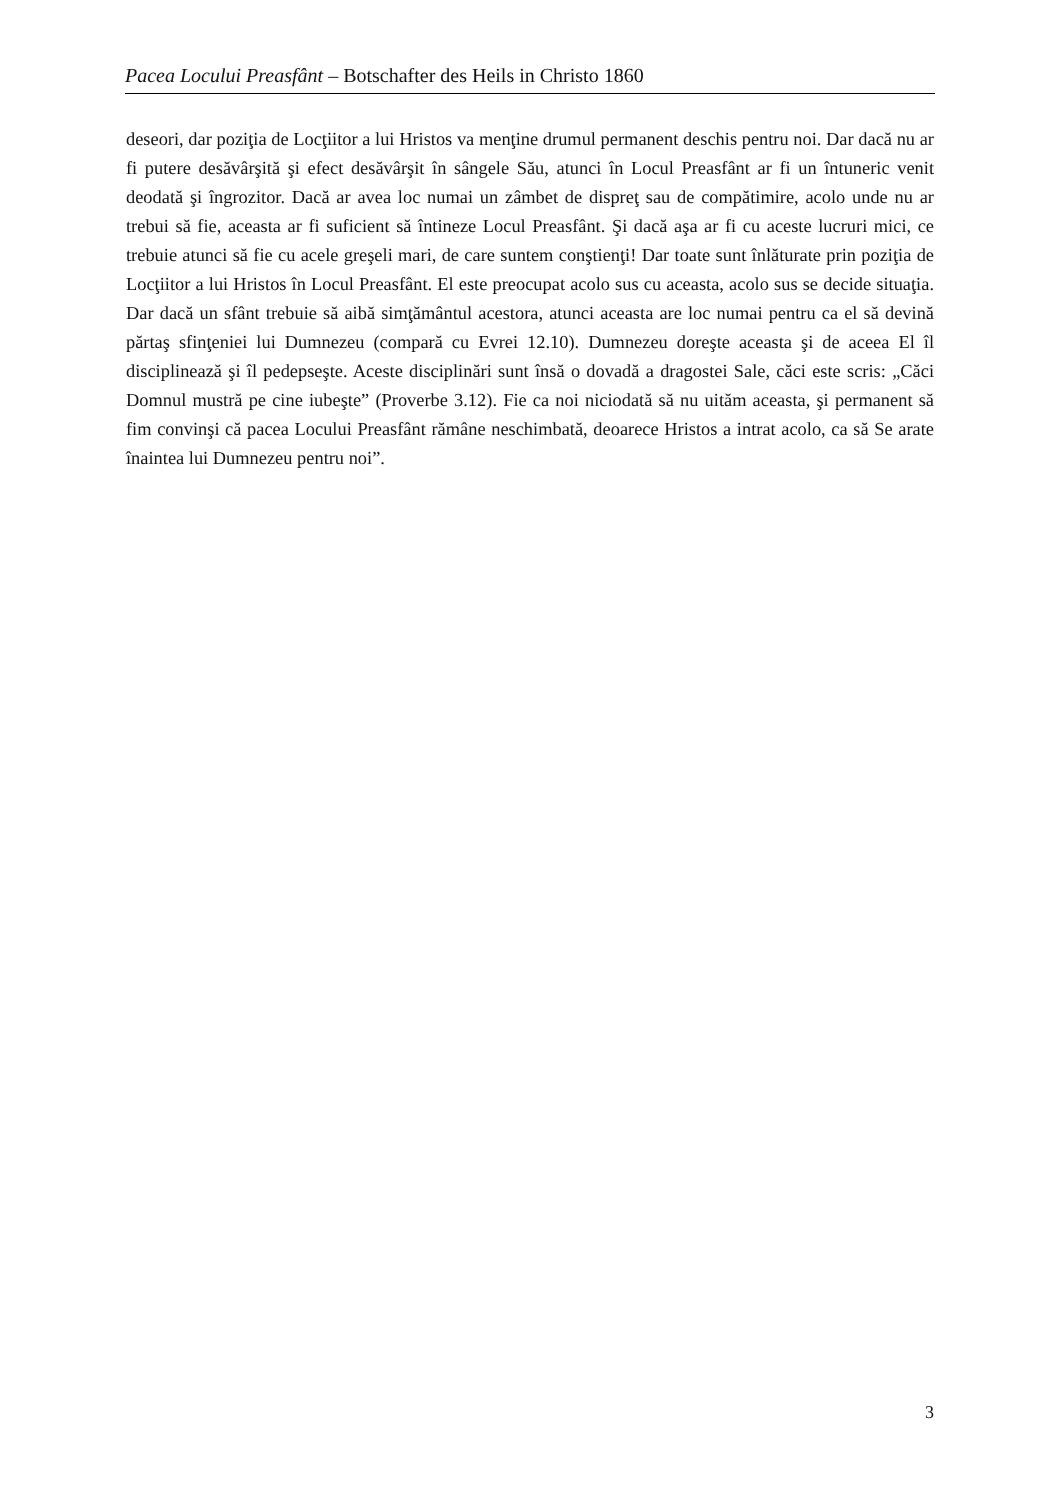Pacea Locului Preasfânt – Botschafter des Heils in Christo 1860
deseori, dar poziţia de Locţiitor a lui Hristos va menţine drumul permanent deschis pentru noi. Dar dacă nu ar fi putere desăvârşită şi efect desăvârşit în sângele Său, atunci în Locul Preasfânt ar fi un întuneric venit deodată şi îngrozitor. Dacă ar avea loc numai un zâmbet de dispreţ sau de compătimire, acolo unde nu ar trebui să fie, aceasta ar fi suficient să întineze Locul Preasfânt. Şi dacă aşa ar fi cu aceste lucruri mici, ce trebuie atunci să fie cu acele greşeli mari, de care suntem conştienţi! Dar toate sunt înlăturate prin poziţia de Locţiitor a lui Hristos în Locul Preasfânt. El este preocupat acolo sus cu aceasta, acolo sus se decide situaţia. Dar dacă un sfânt trebuie să aibă simţământul acestora, atunci aceasta are loc numai pentru ca el să devină părtaş sfinţeniei lui Dumnezeu (compară cu Evrei 12.10). Dumnezeu doreşte aceasta şi de aceea El îl disciplinează şi îl pedepseşte. Aceste disciplinări sunt însă o dovadă a dragostei Sale, căci este scris: „Căci Domnul mustră pe cine iubeşte” (Proverbe 3.12). Fie ca noi niciodată să nu uităm aceasta, şi permanent să fim convinşi că pacea Locului Preasfânt rămâne neschimbată, deoarece Hristos a intrat acolo, ca să Se arate înaintea lui Dumnezeu pentru noi”.
3